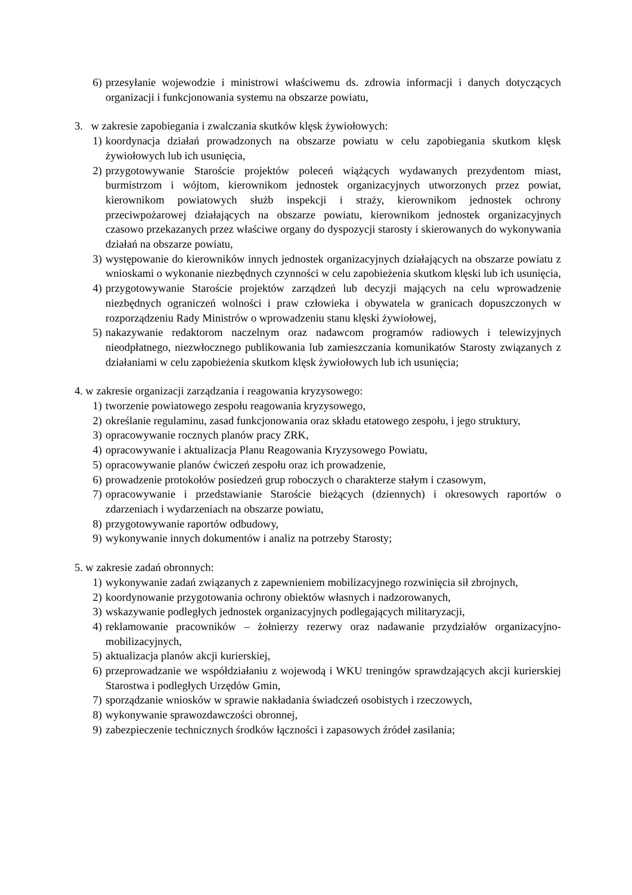6) przesyłanie wojewodzie i ministrowi właściwemu ds. zdrowia informacji i danych dotyczących organizacji i funkcjonowania systemu na obszarze powiatu,
3. w zakresie zapobiegania i zwalczania skutków klęsk żywiołowych:
1) koordynacja działań prowadzonych na obszarze powiatu w celu zapobiegania skutkom klęsk żywiołowych lub ich usunięcia,
2) przygotowywanie Staroście projektów poleceń wiążących wydawanych prezydentom miast, burmistrzom i wójtom, kierownikom jednostek organizacyjnych utworzonych przez powiat, kierownikom powiatowych służb inspekcji i straży, kierownikom jednostek ochrony przeciwpożarowej działających na obszarze powiatu, kierownikom jednostek organizacyjnych czasowo przekazanych przez właściwe organy do dyspozycji starosty i skierowanych do wykonywania działań na obszarze powiatu,
3) występowanie do kierowników innych jednostek organizacyjnych działających na obszarze powiatu z wnioskami o wykonanie niezbędnych czynności w celu zapobieżenia skutkom klęski lub ich usunięcia,
4) przygotowywanie Staroście projektów zarządzeń lub decyzji mających na celu wprowadzenie niezbędnych ograniczeń wolności i praw człowieka i obywatela w granicach dopuszczonych w rozporządzeniu Rady Ministrów o wprowadzeniu stanu klęski żywiołowej,
5) nakazywanie redaktorom naczelnym oraz nadawcom programów radiowych i telewizyjnych nieodpłatnego, niezwłocznego publikowania lub zamieszczania komunikatów Starosty związanych z działaniami w celu zapobieżenia skutkom klęsk żywiołowych lub ich usunięcia;
4. w zakresie organizacji zarządzania i reagowania kryzysowego:
1) tworzenie powiatowego zespołu reagowania kryzysowego,
2) określanie regulaminu, zasad funkcjonowania oraz składu etatowego zespołu, i jego struktury,
3) opracowywanie rocznych planów pracy ZRK,
4) opracowywanie i aktualizacja Planu Reagowania Kryzysowego Powiatu,
5) opracowywanie planów ćwiczeń zespołu oraz ich prowadzenie,
6) prowadzenie protokołów posiedzeń grup roboczych o charakterze stałym i czasowym,
7) opracowywanie i przedstawianie Staroście bieżących (dziennych) i okresowych raportów o zdarzeniach i wydarzeniach na obszarze powiatu,
8) przygotowywanie raportów odbudowy,
9) wykonywanie innych dokumentów i analiz na potrzeby Starosty;
5. w zakresie zadań obronnych:
1) wykonywanie zadań związanych z zapewnieniem mobilizacyjnego rozwinięcia sił zbrojnych,
2) koordynowanie przygotowania ochrony obiektów własnych i nadzorowanych,
3) wskazywanie podległych jednostek organizacyjnych podlegających militaryzacji,
4) reklamowanie pracowników – żołnierzy rezerwy oraz nadawanie przydziałów organizacyjno-mobilizacyjnych,
5) aktualizacja planów akcji kurierskiej,
6) przeprowadzanie we współdziałaniu z wojewodą i WKU treningów sprawdzających akcji kurierskiej Starostwa i podległych Urzędów Gmin,
7) sporządzanie wniosków w sprawie nakładania świadczeń osobistych i rzeczowych,
8) wykonywanie sprawozdawczości obronnej,
9) zabezpieczenie technicznych środków łączności i zapasowych źródeł zasilania;